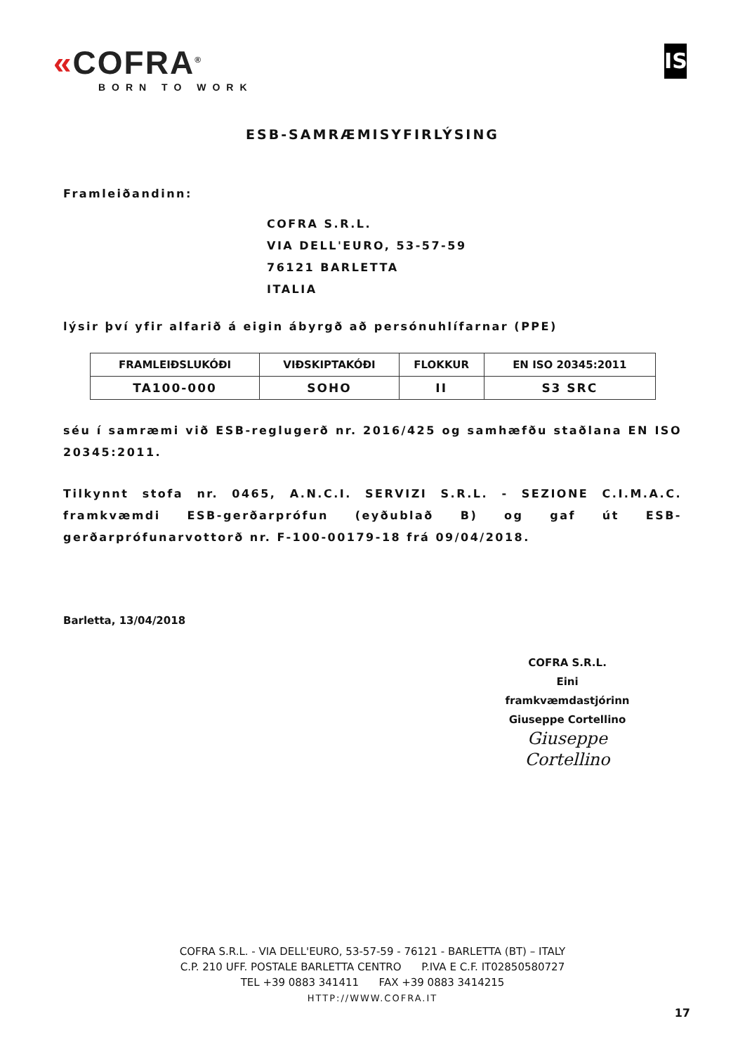«COFRA<sup>®</sup>
BORN TO WORK
IS
ESB-SAMRÆMISYFIRLÝSING
Framleiðandinn:
COFRA S.R.L.
VIA DELL'EURO, 53-57-59
76121 BARLETTA
ITALIA
lýsir því yfir alfarið á eigin ábyrgð að persónuhlífarnar (PPE)
| FRAMLEIÐSLUKÓÐI | VIÐSKIPTAKÓÐI | FLOKKUR | EN ISO 20345:2011 |
| --- | --- | --- | --- |
| TA100-000 | SOHO | II | S3 SRC |
séu í samræmi við ESB-reglugerð nr. 2016/425 og samhæfðu staðlana EN ISO 20345:2011.
Tilkynnt stofa nr. 0465, A.N.C.I. SERVIZI S.R.L. - SEZIONE C.I.M.A.C. framkvæmdi ESB-gerðarprófun (eyðublað B) og gaf út ESB-gerðarprófunarvottorð nr. F-100-00179-18 frá 09/04/2018.
Barletta, 13/04/2018
COFRA S.R.L.
Eini framkvæmdastjórinn
Giuseppe Cortellino
Giuseppe Cortellino
COFRA S.R.L. - VIA DELL'EURO, 53-57-59 - 76121 - BARLETTA (BT) – ITALY
C.P. 210 UFF. POSTALE BARLETTA CENTRO P.IVA E C.F. IT02850580727
TEL +39 0883 341411 FAX +39 0883 3414215
HTTP://WWW.COFRA.IT
17